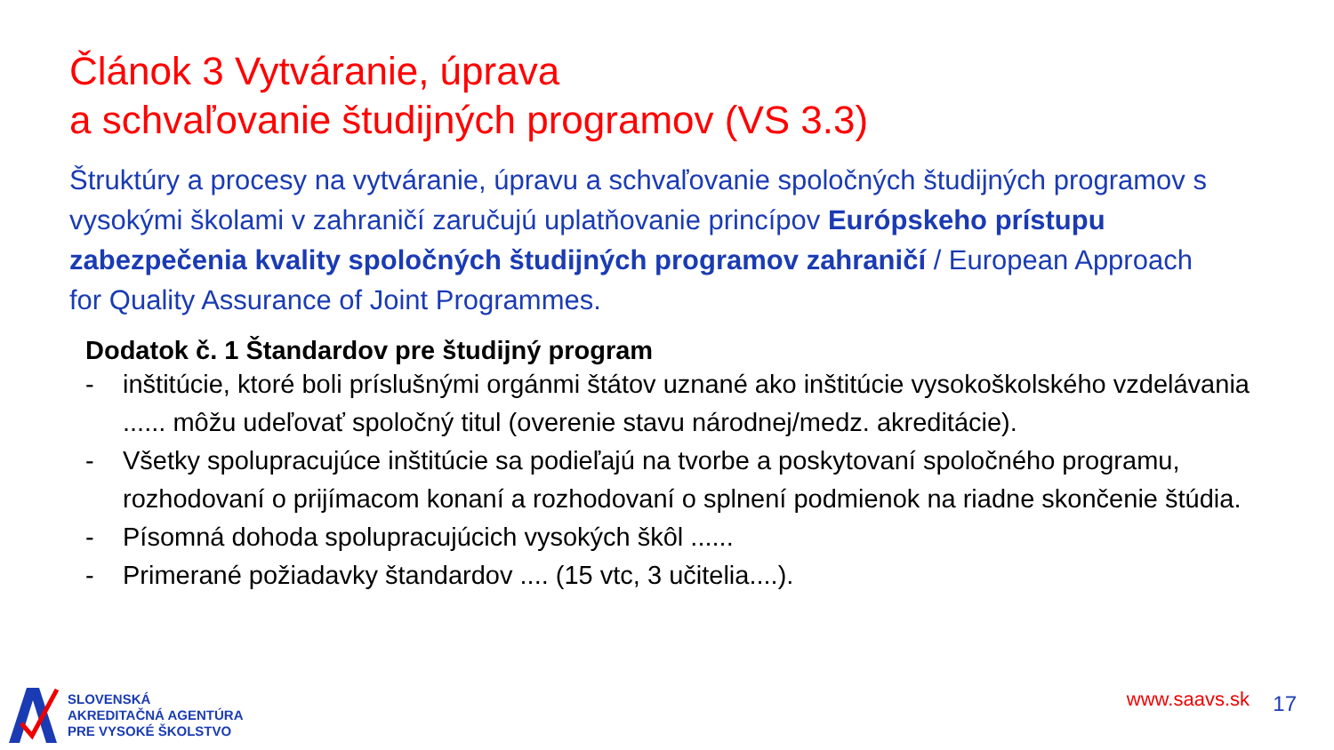Článok 3 Vytváranie, úprava
a schvaľovanie študijných programov (VS 3.3)
Štruktúry a procesy na vytváranie, úpravu a schvaľovanie spoločných študijných programov s vysokými školami v zahraničí zaručujú uplatňovanie princípov Európskeho prístupu zabezpečenia kvality spoločných študijných programov zahraničí / European Approach for Quality Assurance of Joint Programmes.
Dodatok č. 1 Štandardov pre študijný program
- inštitúcie, ktoré boli príslušnými orgánmi štátov uznané ako inštitúcie vysokoškolského vzdelávania ...... môžu udeľovať spoločný titul (overenie stavu národnej/medz. akreditácie).
- Všetky spolupracujúce inštitúcie sa podieľajú na tvorbe a poskytovaní spoločného programu, rozhodovaní o prijímacom konaní a rozhodovaní o splnení podmienok na riadne skončenie štúdia.
- Písomná dohoda spolupracujúcich vysokých škôl ......
- Primerané požiadavky štandardov .... (15 vtc, 3 učitelia....).
SLOVENSKÁ
AKREDITAČNÁ AGENTÚRA
PRE VYSOKÉ ŠKOLSTVO
www.saavs.sk 17